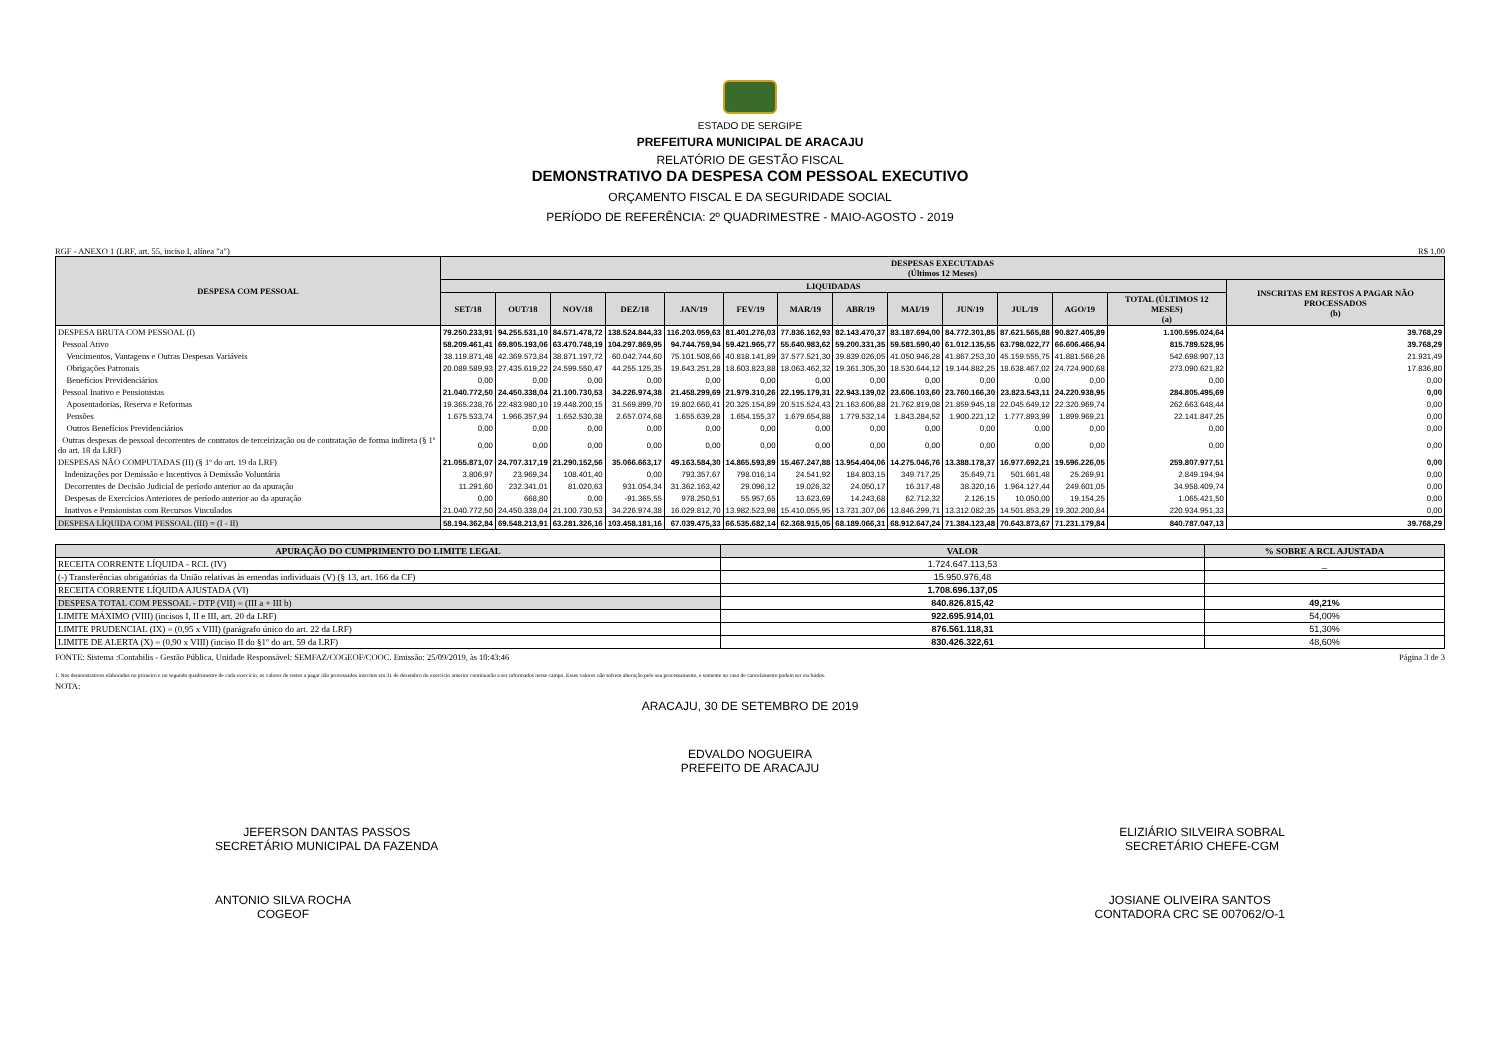ESTADO DE SERGIPE
PREFEITURA MUNICIPAL DE ARACAJU
RELATÓRIO DE GESTÃO FISCAL
DEMONSTRATIVO DA DESPESA COM PESSOAL EXECUTIVO
ORÇAMENTO FISCAL E DA SEGURIDADE SOCIAL
PERÍODO DE REFERÊNCIA: 2º QUADRIMESTRE - MAIO-AGOSTO - 2019
RGF - ANEXO 1 (LRF, art. 55, inciso I, alínea "a") R$ 1,00
| DESPESA COM PESSOAL | DESPESAS EXECUTADAS (Últimos 12 Meses) | | | | | | | | | | | | | |
| --- | --- | --- | --- | --- | --- | --- | --- | --- | --- | --- | --- | --- | --- | --- |
| | LIQUIDADAS | | | | | | | | | | | | | INSCRITAS EM RESTOS A PAGAR NÃO PROCESSADOS (b) |
| | SET/18 | OUT/18 | NOV/18 | DEZ/18 | JAN/19 | FEV/19 | MAR/19 | ABR/19 | MAI/19 | JUN/19 | JUL/19 | AGO/19 | TOTAL (ÚLTIMOS 12 MESES) (a) | |
| DESPESA BRUTA COM PESSOAL (I) | 79.250.233,91 | 94.255.531,10 | 84.571.478,72 | 138.524.844,33 | 116.203.059,63 | 81.401.276,03 | 77.836.162,93 | 82.143.470,37 | 83.187.694,00 | 84.772.301,85 | 87.621.565,88 | 90.827.405,89 | 1.100.595.024,64 | 39.768,29 |
| Pessoal Ativo | 58.209.461,41 | 69.805.193,06 | 63.470.748,19 | 104.297.869,95 | 94.744.759,94 | 59.421.965,77 | 55.640.983,62 | 59.200.331,35 | 59.581.590,40 | 61.012.135,55 | 63.798.022,77 | 66.606.466,94 | 815.789.528,95 | 39.768,29 |
| Vencimentos, Vantagens e Outras Despesas Variáveis | 38.119.871,48 | 42.369.573,84 | 38.871.197,72 | 60.042.744,60 | 75.101.508,66 | 40.818.141,89 | 37.577.521,30 | 39.839.026,05 | 41.050.946,28 | 41.867.253,30 | 45.159.555,75 | 41.881.566,26 | 542.698.907,13 | 21.931,49 |
| Obrigações Patronais | 20.089.589,93 | 27.435.619,22 | 24.599.550,47 | 44.255.125,35 | 19.643.251,28 | 18.603.823,88 | 18.063.462,32 | 19.361.305,30 | 18.530.644,12 | 19.144.882,25 | 18.638.467,02 | 24.724.900,68 | 273.090.621,82 | 17.836,80 |
| Benefícios Previdenciários | 0,00 | 0,00 | 0,00 | 0,00 | 0,00 | 0,00 | 0,00 | 0,00 | 0,00 | 0,00 | 0,00 | 0,00 | 0,00 | 0,00 |
| Pessoal Inativo e Pensionistas | 21.040.772,50 | 24.450.338,04 | 21.100.730,53 | 34.226.974,38 | 21.458.299,69 | 21.979.310,26 | 22.195.179,31 | 22.943.139,02 | 23.606.103,60 | 23.760.166,30 | 23.823.543,11 | 24.220.938,95 | 284.805.495,69 | 0,00 |
| Aposentadorias, Reserva e Reformas | 19.365.238,76 | 22.483.980,10 | 19.448.200,15 | 31.569.899,70 | 19.802.660,41 | 20.325.154,89 | 20.515.524,43 | 21.163.606,88 | 21.762.819,08 | 21.859.945,18 | 22.045.649,12 | 22.320.969,74 | 262.663.648,44 | 0,00 |
| Pensões | 1.675.533,74 | 1.966.357,94 | 1.652.530,38 | 2.657.074,68 | 1.655.639,28 | 1.654.155,37 | 1.679.654,88 | 1.779.532,14 | 1.843.284,52 | 1.900.221,12 | 1.777.893,99 | 1.899.969,21 | 22.141.847,25 | 0,00 |
| Outros Benefícios Previdenciários | 0,00 | 0,00 | 0,00 | 0,00 | 0,00 | 0,00 | 0,00 | 0,00 | 0,00 | 0,00 | 0,00 | 0,00 | 0,00 | 0,00 |
| Outras despesas de pessoal decorrentes de contratos de terceirização ou de contratação de forma indireta (§ 1º do art. 18 da LRF) | 0,00 | 0,00 | 0,00 | 0,00 | 0,00 | 0,00 | 0,00 | 0,00 | 0,00 | 0,00 | 0,00 | 0,00 | 0,00 | 0,00 |
| DESPESAS NÃO COMPUTADAS (II) (§ 1º do art. 19 da LRF) | 21.055.871,07 | 24.707.317,19 | 21.290.152,56 | 35.066.663,17 | 49.163.584,30 | 14.865.593,89 | 15.467.247,88 | 13.954.404,06 | 14.275.046,76 | 13.388.178,37 | 16.977.692,21 | 19.596.226,05 | 259.807.977,51 | 0,00 |
| Indenizações por Demissão e Incentivos à Demissão Voluntária | 3.806,97 | 23.969,34 | 108.401,40 | 0,00 | 793.357,67 | 798.016,14 | 24.541,92 | 184.803,15 | 349.717,25 | 35.649,71 | 501.661,48 | 25.269,91 | 2.849.194,94 | 0,00 |
| Decorrentes de Decisão Judicial de período anterior ao da apuração | 11.291,60 | 232.341,01 | 81.020,63 | 931.054,34 | 31.362.163,42 | 29.096,12 | 19.026,32 | 24.050,17 | 16.317,48 | 38.320,16 | 1.964.127,44 | 249.601,05 | 34.958.409,74 | 0,00 |
| Despesas de Exercícios Anteriores de período anterior ao da apuração | 0,00 | 668,80 | 0,00 | -91.365,55 | 978.250,51 | 55.957,65 | 13.623,69 | 14.243,68 | 62.712,32 | 2.126,15 | 10.050,00 | 19.154,25 | 1.065.421,50 | 0,00 |
| Inativos e Pensionistas com Recursos Vinculados | 21.040.772,50 | 24.450.338,04 | 21.100.730,53 | 34.226.974,38 | 16.029.812,70 | 13.982.523,98 | 15.410.055,95 | 13.731.307,06 | 13.846.299,71 | 13.312.082,35 | 14.501.853,29 | 19.302.200,84 | 220.934.951,33 | 0,00 |
| DESPESA LÍQUIDA COM PESSOAL (III) = (I - II) | 58.194.362,84 | 69.548.213,91 | 63.281.326,16 | 103.458.181,16 | 67.039.475,33 | 66.535.682,14 | 62.368.915,05 | 68.189.066,31 | 68.912.647,24 | 71.384.123,48 | 70.643.873,67 | 71.231.179,84 | 840.787.047,13 | 39.768,29 |
| APURAÇÃO DO CUMPRIMENTO DO LIMITE LEGAL | VALOR | % SOBRE A RCL AJUSTADA |
| --- | --- | --- |
| RECEITA CORRENTE LÍQUIDA - RCL (IV) | 1.724.647.113,53 | _ |
| (-) Transferências obrigatórias da União relativas às emendas individuais (V) (§ 13, art. 166 da CF) | 15.950.976,48 | |
| RECEITA CORRENTE LÍQUIDA AJUSTADA (VI) | 1.708.696.137,05 | |
| DESPESA TOTAL COM PESSOAL - DTP (VII) = (III a + III b) | 840.826.815,42 | 49,21% |
| LIMITE MÁXIMO (VIII) (incisos I, II e III, art. 20 da LRF) | 922.695.914,01 | 54,00% |
| LIMITE PRUDENCIAL (IX) = (0,95 x VIII) (parágrafo único do art. 22 da LRF) | 876.561.118,31 | 51,30% |
| LIMITE DE ALERTA (X) = (0,90 x VIII) (inciso II do §1º do art. 59 da LRF) | 830.426.322,61 | 48,60% |
FONTE: Sistema :Contabilis - Gestão Pública, Unidade Responsável: SEMFAZ/COGEOF/COOC. Emissão: 25/09/2019, às 10:43:46 Página 3 de 3
1. Nos demonstrativos elaborados no primeiro e no segundo quadrimestre de cada exercício, os valores de restos a pagar não processados inscritos em 31 de dezembro do exercício anterior continuarão a ser informados nesse campo. Esses valores não sofrem alteração pelo seu processamento, e somente no caso de cancelamento podem ser excluídos.
NOTA:
ARACAJU, 30 DE SETEMBRO DE 2019
EDVALDO NOGUEIRA
PREFEITO DE ARACAJU
JEFERSON DANTAS PASSOS
SECRETÁRIO MUNICIPAL DA FAZENDA
ELIZIÁRIO SILVEIRA SOBRAL
SECRETÁRIO CHEFE-CGM
ANTONIO SILVA ROCHA
COGEOF
JOSIANE OLIVEIRA SANTOS
CONTADORA CRC SE 007062/O-1